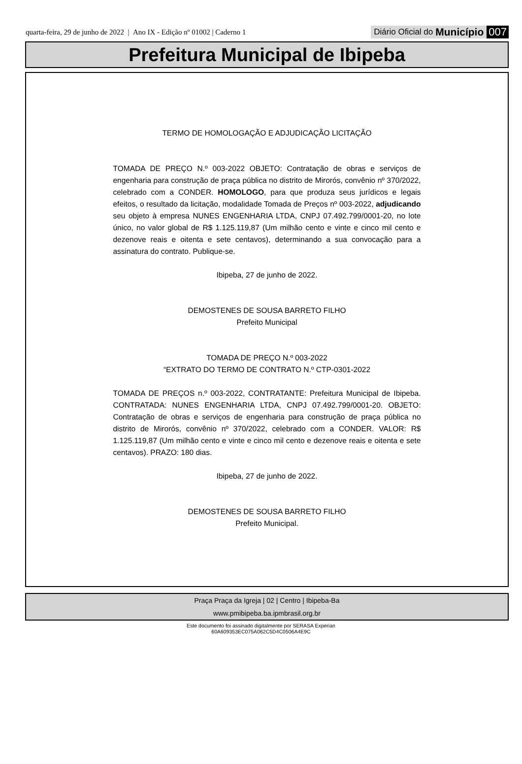quarta-feira, 29 de junho de 2022 | Ano IX - Edição nº 01002 | Caderno 1
Diário Oficial do Município 007
Prefeitura Municipal de Ibipeba
TERMO DE HOMOLOGAÇÃO E ADJUDICAÇÃO LICITAÇÃO
TOMADA DE PREÇO N.º 003-2022 OBJETO: Contratação de obras e serviços de engenharia para construção de praça pública no distrito de Mirorós, convênio nº 370/2022, celebrado com a CONDER. HOMOLOGO, para que produza seus jurídicos e legais efeitos, o resultado da licitação, modalidade Tomada de Preços nº 003-2022, adjudicando seu objeto à empresa NUNES ENGENHARIA LTDA, CNPJ 07.492.799/0001-20, no lote único, no valor global de R$ 1.125.119,87 (Um milhão cento e vinte e cinco mil cento e dezenove reais e oitenta e sete centavos), determinando a sua convocação para a assinatura do contrato. Publique-se.
Ibipeba, 27 de junho de 2022.
DEMOSTENES DE SOUSA BARRETO FILHO
Prefeito Municipal
TOMADA DE PREÇO N.º 003-2022
“EXTRATO DO TERMO DE CONTRATO N.º CTP-0301-2022
TOMADA DE PREÇOS n.º 003-2022, CONTRATANTE: Prefeitura Municipal de Ibipeba. CONTRATADA: NUNES ENGENHARIA LTDA, CNPJ 07.492.799/0001-20. OBJETO: Contratação de obras e serviços de engenharia para construção de praça pública no distrito de Mirorós, convênio nº 370/2022, celebrado com a CONDER. VALOR: R$ 1.125.119,87 (Um milhão cento e vinte e cinco mil cento e dezenove reais e oitenta e sete centavos). PRAZO: 180 dias.
Ibipeba, 27 de junho de 2022.
DEMOSTENES DE SOUSA BARRETO FILHO
Prefeito Municipal.
Praça Praça da Igreja | 02 | Centro | Ibipeba-Ba
www.pmibipeba.ba.ipmbrasil.org.br
Este documento foi assinado digitalmente por SERASA Experian
60A609353EC075A062C5D4C0506A4E9C